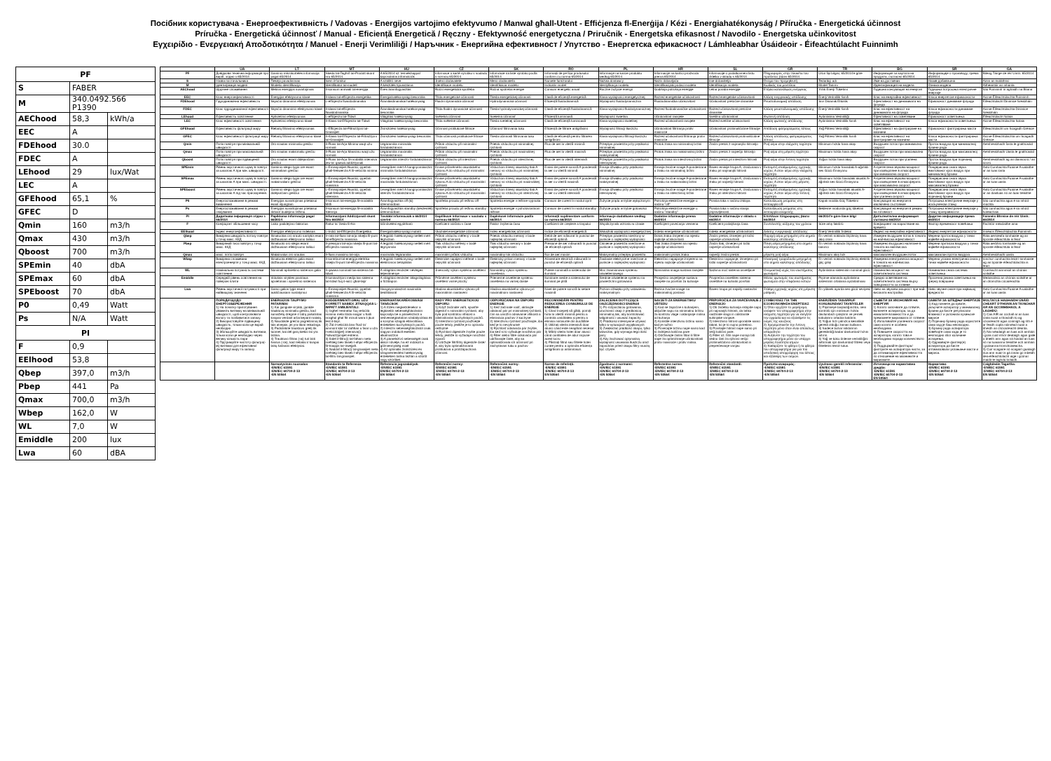Посібник користувача - Енергоефективність / Vadovas - Energijos vartojimo efektyvumo / Manwal għall-Utent - Effiċjenza fl-Enerġija / Kézi - Energiahatékonyság / Příručka - Energetická účinnost
Príručka - Energetická účinnosť / Manual - Eficiență Energetică / Ręczny - Efektywność energetyczna / Priručnik - Energetska efikasnost / Navodilo - Energetska učinkovitost
Εγχειρίδιο - Ενεργειακή Αποδοτικότητα / Manuel - Enerji Verimliliği / Наръчник - Енергийна ефективност / Упутство - Енергетска ефикасност / Lámhleabhar Úsáideoir - Éifeachtúlacht Fuinnimh
| PF | | |
| --- | --- | --- |
| S | FABER | |
| M | 340.0492.566 P1390 | |
| AEChood | 58,3 | kWh/a |
| EEC | A | |
| FDEhood | 30.0 | |
| FDEC | A | |
| LEhood | 29 | lux/Wat |
| LEC | A | |
| GFEhood | 65,1 | % |
| GFEC | D | |
| Qmin | 160 | m3/h |
| Qmax | 430 | m3/h |
| Qboost | 700 | m3/h |
| SPEmin | 40 | dbA |
| SPEmax | 60 | dbA |
| SPEboost | 70 | dbA |
| P0 | 0,49 | Watt |
| Ps | N/A | Watt |
| PI | | |
| F | 0,9 | |
| EElhood | 53,8 | |
| Qbep | 397,0 | m3/h |
| Pbep | 441 | Pa |
| Qmax | 700,0 | m3/h |
| Wbep | 162,0 | W |
| WL | 7,0 | W |
| Emiddle | 200 | lux |
| Lwa | 60 | dBA |
| | UA | LT | MT | HU | CZ | SK | RO | PL | HR | SL | GR | TR | BG | SR | GA |
| --- | --- | --- | --- | --- | --- | --- | --- | --- | --- | --- | --- | --- | --- | --- | --- |
| PF | Довідкова технічна інформація про виріб, згідно з 65/2014 | Gaminio mikrokortelės informacija pagal 65/2014 | Skeda tat-Tagħrif tal-Prodott skont nru 65/2014 | A 65/2014 sz. termékhappal kapcsolatos információk | Informace o kartě výrobku v souladu s normou 65/2014 | Informácie na liste výrobku podľa 65/2014 | Informații de pe fișa produsului conform cu norma 65/2014 | Informacje na karcie produktu według 65/2014 | Informacije na kartici proizvoda prema 65/2014 | Informacije o podatkovnem listu izdelka v skladu s 65/2014 | Πληροφορίες στην πλακέτα του προϊόντος βάσει 65/2014 | Ürün fişi bilgisi, 65/2014'e göre | Информация за картата на продукта, съгласно 65/2014 | Информације о производу, према 65/2014 | Bileog Táirge de réir Uimh. 65/2014 |
| S | Назва постачальника | Tiekėjo pavadinimas | Isem il-fornitur | A szállító neve | Jméno dodavatele | Meno dodávateľa | Numele furnizorului | Nazwa dostawcy | Naziv dobavljača | Ime dobavitelja | Όνομα του προμηθευτή | Tedarikçi adı | Име на доставчик | Назив добављача | Ainm an tsoláthraí |
| M | Ідентифікація моделі | Modelio identifikacija | Identifikatur tal-mudell | A készülék típusszáma | Identifikace modelu | Identifikácia modelu | Indicativ model | Identyfikacja modelu | Identifikacijski podaci modela | Identifikacija modela | Κωδικός του μοντέλου | Model Tanımı | Идентификация на модела | Ознака модела | Aitheantóir an mhúnla |
| AEChood | Щорічне споживання | Metinis energijos suvartojimas | Il-konsum annwali tal-enerġija | Éves áramfogyasztás | Roční energetická spotřeba | Ročná spotreba energie | Consum energetic anual | Roczne zużycie energii | Godišnja potrošnja energije | Letna poraba energije | Ετήσια κατανάλωση ενέργειας | Yıllık Enerji Tüketimi | Годишна консумация на енергия | Годишња потрошња електричне енергије | Ídiú Fuinnimh in aghaidh na Bliana |
| EEC | Клас енергоефективності | Energijos efektyvumo klasė | Il-klassi tal-effiċjenza enerġetika | Energiahatékonysági besorolás | Třída energetické účinnosti | Trieda energetickej účinnosti | Clasă de eficiență energetică | Klasa wydajności energetycznej | Razred energetske učinkovitosti | Razred energetske učinkovitosti | Κλάση ενεργειακής απόδοσης | Enerji Verimlilik Sınıfı | Клас на енергийна ефективност | Класа енергетске ефикасности | Aicme Éifeachtúlachta Fuinnimh |
| FDEhood | Гідродинамічна ефективність | Skysčio dinaminis efektyvumas | L-effiċjenza fluwidodinamika | Áramlásdinamikai hatékonyság | Fluidní dynamická účinnost | Hydrodynamická účinnosť | Eficiență fluidodinamică | Wydajność fluidodynamiczna | Fluidodinamička učinkovitost | Učinkovitost pretočne dinamike | Ρευστοδυναμική απόδοση | Sıvı Dinamik Etkinlik | Ефективност на динамиката на флуида | Ефикасност динамике флуида | Éifeachtúlacht Dinimice Sreabháin |
| FDEC | Клас гідродинамічної ефективності | Skysčio dinaminio efektyvumo klasė | Il-klassi tal-effiċjenza fluwidodinamika | Áramlásdinamikai hatékonysági besorolás | Třída fluidní dynamické účinnosti | Trieda hydrodynamickej účinnosti | Clasă de eficiență fluidodinamică | Klasa wydajności fluidodynamicznej | Razred fluidodinamičke učinkovitosti | Razred učinkovitosti pretočne dinamike | Κλάση ρευστοδυναμικής απόδοσης | Enerji Verimlilik Sınıfı | Клас на ефективност на динамиката на флуида | Класа ефикасности динамике флуида | Aicme Éifeachtúlachta Dinimice Sreabháin |
| LEhood | Ефективність освітлення | Apšvietimo efektyvumas | L-effiċjenza tat-Tidwil | Világítási hatékonyság | Světelná účinnost | Svetelná účinnosť | Eficiență luminoasă | Wydajność świetlna | Učinkovitost rasvjete | Svetilna učinkovitost | Φωτεινή απόδοση | Aydınlatma Verimliliği | Ефективност на осветяване | Ефикасност осветљења | Éifeachtúlacht Solais |
| LEC | Клас ефективності освітлення | Apšvietimo efektyvumo klasė | Il-Klassi tal-Effiċjenza tat-Tidwil | Világítási hatékonysági besorolás | Třída světelné účinnosti | Trieda svetelnej účinnosti | Clasă de eficiență luminoasă | Klasa wydajności świetlnej | Razred učinkovitosti rasvjete | Razred svetilne učinkovitosti | Κλάση φωτεινής απόδοσης | Aydınlatma Verimlilik Sınıfı | Клас на ефективност на осветяване | Класа ефикасности осветљења | Aicme Éifeachtúlachta Solais |
| GFEhood | Ефективність фільтрації жиру | Riebalų filtravimo efektyvumas | L-Effiċjenza tal-Filtrazzjoni tal-Grassijiet | Zsírszűrési hatékonyság | Účinnost protitukové filtrace | Účinnosť filtrovania tuku | Eficiență de filtrare antigrăsimi | Wydajność filtracji tłuszczu | Učinkovitost filtriranja protiv masnoće | Učinkovitost protimaščobne filtracije | Απόδοση φιλτραρίσματος λίπους | Yağ Filtresi Verimliliği | Ефективност на филтриране на мазнини | Ефикасност филтрирања масти | Éifeachtúlacht um Scagadh Gréisce |
| GFEC | Клас ефективності фільтрації жиру | Riebalų filtravimo efektyvumo klasė | Il-Klassi tal-Effiċjenza tal-Filtrazzjoni tal-Grassijiet | Zsírszűrési hatékonysági besorolás | Třída účinnosti protitukové filtrace | Trieda účinnosti filtrovania tuku | Clasă de eficiență pentru filtrarea antigrăsimi | Klasa wydajności filtracji tłuszczu | Razred učinkovitosti filtriranja protiv masnoće | Razred učinkovitosti protimaščobne filtracije | Κλάση απόδοσης φιλτραρίσματος λίπους | Yağ Filtresi Verimlilik Sınıfı | Клас на ефективност на филтриране на мазнини | Класа ефикасности филтрирања масти | Aicme Éifeachtúlachta um Scagadh Gréisce |
| Qmin | Потік повітря при мінімальній швидкості | Oro srautas minimaliu greičiu | Il-Fluss tal-Arja Minimu waqt użu normali | Légáramlás minimális fordulatszámon | Průtok vzduchu při minimální rychlosti | Prietok vzduchu pri minimálnej rýchlosti | Flux de aer la viteză minimă | Przepływ powietrza przy prędkości minimalnej | Protok zraka na minimalnoj brzini | Zračni pretok z najmanjšo hitrostjo | Ροή αέρα στην ελάχιστη ταχύτητα | Minimum hızda hava akışı | Въздушен поток при минимална скорост | Проток ваздуха при минималној брзини рада | Aershreabhadh Íosta le gnáthúsáid |
| Qmax | Потік повітря при максимальній швидкості | Oro srautas maksimaliu greičiu | Il-Fluss tal-Arja Massimu waqt użu normali | Légáramlás maximális fordulatszámon | Průtok vzduchu při maximální rychlosti | Prietok vzduchu pri maximálnej rýchlosti | Flux de aer la viteză maximă | Przepływ powietrza przy prędkości maksymalnej | Protok zraka na maksimalnoj brzini | Zračni pretok z največjo hitrostjo | Ροή αέρα στη μέγιστη ταχύτητα | Maximum hızda hava akışı | Въздушен поток при максимална скорост | Проток ваздуха при максималној брзини рада | Aershreabhadh Uasta le gnáthúsáid |
| Qboost | Потік повітря при підвищеній швидкості | Oro srautas esant didėjančiam greičiui | Il-Fluss tal-Arja fil-modalità intensiva jew ta' qawwa addizzjonali | Légáramlás intenzív fordulatszámon | Průtok vzduchu při intenzivní rychlosti | Prietok vzduchu pri intenzívnej rýchlosti | Flux de aer la viteză intensivă | Przepływ powietrza przy prędkości intensywnej | Protok zraka na intenzivnoj brzini | Zračni pretok pri intenzivni hitrosti | Ροή αέρα στην έντονη ταχύτητα | Yoğun hızda hava akışı | Въздушен поток при усилена скорост | Проток ваздуха при појачаној брзини рада | Aershreabhadh ag an diansocrú / an socrú |
| SPEmin | Рівень акустичного шуму в повітрі за шкалою А при мін. швидкості. | Garsinio slėgio lygis ore esant minimaliam greičiui | L-Emissjonijiet Akustiċi, ippeżati għall-frekwenza A fil-veloċità minima | Levegőben mért A hangnyomásszint minimális fordulatszámon | Emise průměrného akustického výkonu A do vzduchu při minimální rychlosti | Vzduchom šírený akustický tlak A meraný vo vzduchu pri minimálnej rýchlosti | Emisii de putere sonoră A ponderată la aer cu viteză minimă | Emisja dźwięku przy prędkości minimalnej | Emisija zvučne snage A-ponderirane u zraku na minimalnoj brzini | Raven emisije hrupa A, izračunana v zraku pri najmanjši hitrosti | Εκπομπή σταθμισμένης ηχητικής ισχύος A στον αέρα στην ελάχιστη ταχύτητα | Minimum hızda havadaki A-ağırlıklı ses Gücü Emisyonu | А-претеглена звукова мощност при изхвърляне в атмосферата при минимална скорост | Пондерисана снага звука емитованог кроз ваздух при минималној брзини | Astú Cumhachta Fuaime A-ualaithe ar an luas íosta |
| SPEmax | Рівень акустичного шуму в повітрі за шкалою А при макс. швидкості. | Garsinio slėgio lygis ore esant maksimaliam greičiui | L-Emissjonijiet Akustiċi, ippeżati għall-frekwenza A fil-veloċità massima | Levegőben mért A hangnyomásszint maximális fordulatszámon | Emise průměrného akustického výkonu A do vzduchu při maximální rychlosti | Vzduchom šírený akustický tlak A meraný vo vzduchu pri maximálnej rýchlosti | Emisii de putere sonoră A ponderată la aer cu viteză maximă | Emisja dźwięku przy prędkości maksymalnej | Emisija zvučne snage A-ponderirane u zraku na maksimalnoj brzini | Raven emisije hrupa A, izračunana v zraku pri največji hitrosti | Εκπομπή σταθμισμένης ηχητικής ισχύος A στον αέρα στη μέγιστη ταχύτητα | Maximum hızda havadaki akustik A-ağırlıklı ses Gücü Emisyonu | А-претеглена звукова мощност при изхвърляне в атмосферата при максимална скорост | Пондерисана снага звука емитованог кроз ваздух при максималној брзини | Astú Cumhachta Fuaime A-ualaithe ar an luas uasta |
| SPEboost | Рівень акустичного шуму в повітрі за шкалою А під час прискорення. | Garsinio slėgio lygis ore esant didėjančiam greičiui | L-Emissjonijiet Akustiċi, ippeżati għall-frekwenza A fil-veloċità intensiva | Levegőben mért A hangnyomásszint intenzív fordulatszámon | Emise průměrného akustického výkonu A do vzduchu při maximální rychlosti | Vzduchom šírený akustický tlak A meraný vo vzduchu pri intenzívnej rýchlosti | Emisii de putere sonoră A ponderată la aer cu viteză intensivă | Emisja dźwięku przy prędkości intensywnej | Emisija zvučne snage A-ponderirane u zraku na intenzivnoj brzini | Raven emisije hrupa A, izračunana v zraku pri intenzivni hitrosti | Εκπομπή σταθμισμένης ηχητικής ισχύος A στον αέρα στην έντονη ταχύτητα | Yoğun hızda havadaki akustik A-ağırlıklı ses Gücü Emisyonu | А-претеглена звукова мощност при изхвърляне в атмосферата при усилена скорост | Пондерисана снага звука емитованог кроз ваздух при појачаној брзини | Astú Cumhachta Fuaime A-ualaithe ar an dianluas nó an luas treisithe |
| P0 | Енергоспоживання в режимі вимкнення | Energijos suvartojimas prietaisui esant išjungtam | Il-konsum tal-enerġija fil-modalità Mitfi | Áramfogyasztás off (ki) üzemmódban | Spotřeba proudu při režimu off | Spotreba energie v režime vypnutia | Consum de curent în modul oprit | Zużycie prądu w trybie wyłączonym | Potrošnja električne energije u načinu "off" | Poraba toka v načinu izklopa | Κατανάλωση ρεύματος στη λειτουργία off | Kapalı modda Güç Tüketimi | Консумация на енергия в изключено състояние | Потрошња електричне енергије у искљученом стању | Ídiú cumhachta agus é sa mhód múchta |
| Ps | Енергоспоживання в режимі очікування | Energijos suvartojimas prietaisui dirbant budėjimo režimu | Il-konsum tal-enerġija fil-modalità Stennija | Áramfogyasztás standby (készenléti) üzemmódban | Spotřeba proudu při režimu standby | Spotreba energie v pohotovostnom režime | Consum de curent în modul standby | Zużycie prądu w trybie gotowości | Potrošnja električne energije u načinu "standby" | Poraba toka v načinu stanja pripravljenosti | Κατανάλωση ρεύματος στη λειτουργία αναμονής | Bekleme modunda güç tüketimi | Консумация на енергия в режим на готовност | Потрошња електричне енергије у стању приправности | Ídiú cumhachta agus é sa mhód fuireachais |
| PI | Додаткова інформація згідно з 66/2014 | Papildoma informacija pagal 66/2014 | Informazzjoni Addizzjonali skont Nru 66/2014 | További információk a 66/2014 szerint | Doplňkové informace v souladu s normou 66/2014 | Doplnkové informácie podľa 66/2014 | Informații suplimentare conform cu norma 66/2014 | Informacje dodatkowe według 66/2014 | Dodatne informacije prema 66/2014 | Dodatne informacije v skladu s 66/2014 | Επιπλέον πληροφορίες βάσει 66/2014 | 66/2014'e göre ilave bilgi | Допълнителна информация съгласно 66/2014 | Додатне информације према 66/2014 | Faisnéis Bhreise de réir Uimh. 66/2014 |
| F | Коефіцієнт збільшення часу | Laiko padidėjimo faktorius | Fattur ta' żieda fil-ħin | Időnövelési együttható | Koeficient nárůstu v čase | Faktor zvýšenia času | Coeficient de creștere a timpului | Współczynnik wzrostu w czasie | Koeficijent povećanja vremena | Koeficient podaljšanja časa | Συντελεστής αύξησης του χρόνου | Süre artış faktörü | Коефициент на нарастване на времето | Фактор временског повећања | Fachtóir méadaithe ama |
| EElhood | Індекс енергоефективності | Energijos efektyvumo indeksas | L-Indiċi tal-Effiċjenza Enerġetika | Energiahatékonysági mutató | Ukazatel energetické účinnosti | Index energetickej účinnosti | Indice de eficiență energetică | Wskaźnik wydajności energetycznej | Indeks energetske učinkovitosti | Indeks energetske učinkovitosti | Δείκτης ενεργειακής απόδοσης | Enerji Verimlilik İndeksi | Индекс на енергийна ефективност | Индекс енергетске ефикасности | Innéacs Éifeachtúlachta Fuinnimh |
| Qbep | Виміряна швидкість потоку повітря у точці макс. ККД | Išmatuotas oro srauto santykis esant didžiausiam efektyvumo taškui | Ir-rata tal-fluss tal-arja mkejla fil-punt tal-effiċjenza massima | A legjobb hatékonyság mellett mért léghozam | Průtok vzduchu měřený v bodě nejvyšší účinnosti | Prietok vzduchu meraný v bode najlepšej účinnosti | Debit de aer măsurat în punctul de eficiență optimă | Przepływ powietrza mierzony w punkcie o najlepszej wydajności | Dotok zraka izmjeren na mjestu najbolje učinkovitosti | Zračni pretok, izmerjen pri točki največje učinkovitosti | Παροχή αέρα μετρημένη στο σημείο καλύτερης απόδοσης | En verimli noktada ölçülmüş hava akış oranı | Измерен въздушен поток в точката на най-висока ефективност | Мерени проток ваздуха у тачки највеће ефикасности | Ráta aersreafa tomhaiste ag an bpointe éifeachtúla is fearr |
| Pbep | Виміряний тиск повітря у точці макс. ККД | Išmatuoto oro slėgis esant didžiausiam efektyvumo taškui | Il-pressjoni tal-arja mkejla fil-punt tal-effiċjenza massima | A legjobb hatékonyság mellett mért légnyomás | Tlak vzduchu měřený v bodě nejvyšší účinnosti | Tlak vzduchu meraný v bode najlepšej účinnosti | Presiune de aer măsurată în punctul de eficiență optimă | Ciśnienie powietrza mierzone w punkcie o najlepszej wydajności | Tlak zraka izmjeren na mjestu najbolje učinkovitosti | Zračni tlak, izmerjen pri točki največje učinkovitosti | Πίεση αέρα μετρημένη στο σημείο καλύτερης απόδοσης | En verimli noktada ölçülmüş hava basıncı | Измерено въздушно налягане в точката на най-висока ефективност | Мерени притисак ваздуха у тачки највеће ефикасности | Ráta aerbhrú tomhaiste ag an bpointe éifeachtúla is fearr |
| Qmax | макс. потік повітря | Maksimalus oro srautas | Il-fluss massimu tal-arja | maximális légáramlás | maximální průtok vzduchu | maximálny tok vzduchu | flux de aer maxim | Maksymalny przepływ powietrza | maksimalni protok zraka | največji zračni pretok | μέγιστη ροή αέρα | Maximum akış hızı | максимален въздушен поток | максималан проток ваздуха | Aershreabhadh uasta |
| Wbep | Виміряна споживана електроенергія у точці макс. ККД | Išmatuota elektros galia esant didžiausiam efektyvumo taškui | Il-kontribut tal-enerġija elettrika mkejla fil-punt tal-effiċjenza massima | A legjobb hatékonyság mellett mért elektromos betáplálás | Elektrické napájení měřené v bodě nejvyšší účinnosti | Elektrický príkon meraný v bode najlepšej účinnosti | Alimentare electrică măsurată în punctul de eficiență optimă | Zasilanie elektryczne mierzone w punkcie o najlepszej wydajności | Električno napajanje izmjereno na mjestu najbolje učinkovitosti | Električno napajanje, izmerjeno pri točki največje učinkovitosti | Ηλεκτρική τροφοδοσία μετρημένη στο σημείο καλύτερης απόδοσης | En verimli noktada ölçülmüş elektrik güç girişi | Измерена електрическа мощност в точката на най-висока ефективност | Мерена улазна електрична снага у тачки највеће ефикасности | Ionchur cumhachta leictrí tomhaiste ag an bpointe éifeachtúlachta is fearr |
| WL | Номінальна потужність системи освітлення | Nominali apšvietimo sistemos galia | Il-qawwa nominali tas-sistema tat-tidwil | A világítási rendszer névleges teljesítménye | Jmenovitý výkon systému osvětlení | Nominálny výkon systému osvetlenia | Putere nominală a sistemului de iluminat | Moc znamionowa systemu oświetleniowego | Nominalna snaga sustava rasvjete | Nazivna moč sistema osvetljave | Ονομαστική ισχύς του συστήματος φωτισμού | Aydınlatma sisteminin nominal gücü | Номинална мощност на осветителната система | Номинална снага система осветљења | Cumhacht ainmniúil an chórais soilsithe |
| Emiddle | Середній рівень освітлення на поверхні плити | Vidutinis virykles paviriaus apvietimas i apvietimo sistemos | Il-luminazzjoni medja tas-sistema tat-tidwil fuq il-wiċċ għat-tisjir | A világítási rendszer átlagvilágítása a főzőlapon | Průměrné osvětlení systému osvětlení varné plochy | Priemerné osvetlenie systému osvetlenia na varnej doske | Iluminare medie a sistemului de iluminat pe plită | Średnie oświetlenie systemu na powierzchni gotowania | Prosječno osvjetljenje sustava rasvjete na površini za kuhanje | Povprečna osvetlitev sistema osvetlitve na kuhalni površini | Μέσος φωτισμός του συστήματος φωτισμού στην επιφάνεια εστιών | Pişirme alanında aydınlatma sisteminin ortalama aydınlatması | Средно осветяване на осветителната система върху повърхността за готвене | Просечна јачина осветљења на грејној површини | Meánsoilsiú an chórais soilsithe ar an dromchla cócaireachta |
| Lwa | Рівень акустичної потужності при найвищому значенні | Garso galios lygis esant aukščiausiam nustatymui | L-Emissjonijiet Akustiċi, ippeżati għall-frekwenza A fil-veloċità massima | Hangnyomásszint maximális beállításnál | Hladina akustického výkonu při maximálním nastavení | Hladina akustického výkonu pri maximálnom nastavení | Nivel de putere sonoră la setare maximă | Poziom dźwięku przy ustawieniu maksymalnym | Razina zvučne snage na maksimalnoj postavci | Raven hrupa pri najvišji nastavitvi | Στάθμη ηχητικής ισχύος στη μέγιστη ρύθμιση | En yüksek ayarda ses gücü seviyesi | Ниво на звукова мощност при най-високата настройка | Ниво звучне снаге при највишој вредности | Astú Cumhachta Fuaime A-ualaithe ar an luas uasta |
| | ПОРАДИ ЩОДО ЕНЕРГОЗБЕРЕЖЕННЯ 1) На початку приготування увімкніть витяжку на мінімальній швидкості, щоб контролювати вологу та позбавитися запаху. 2) Використовуйте підвищену швидкість, тільки коли це вкрай необхідно 3) Збільшуйте швидкість витяжки, тільки коли це необхідно через велику кількість пари 4) Підтримуйте чистоту фільтра(-ів) витяжки для ефективної фільтрації жиру та запаху. | ENERGIJOS TAUPYMO PATARIMAI 1) Kai įjungiate viryklę, įjunkite trauktuvą minimaliu greičiu, kad sumažėtų drėgmė ir būtų pašalintas kvapas verdant arba kepant maistą. 2) Naudokite greičio pagreitinimą tik tais atvejais, jei yra tikrai reikalinga. 3) Padidinkite trauktuvo greitį tik tuomet, kai dėl garų kiekio tai yra būtina. 4) Trauktuvo filtras (-ai) turi būti švarus (-ūs), kad riebalai ir kvapai būtų šalinami efektyviai. | SUĠĠERIMENTI GĦAL UŻU KORRETT SABIEX JITNAQQAS L-IMPATT AMBJENTALI: 1) Ixgħel l-estrattur fuq veloċità minima meta tibda ssajjar u ħalli mixgħul għal ftit minuti wara li jkun lest it-tisjir. 2) Żid il-veloċità biss f'każ ta' ammont kbir ta' duħħan u fwar u uża l-veloċità(jiet) intensiva(i) f'sitwazzjonijiet estremi. 3) Ibdel il-filtru(i) tal-faħam meta meħtieġ biex tikseb l-aħjar effiċjenza fit-tnaqqis tar-irwejjaħ. 4) Naddaf il-filtru(i) tal-grassijiet meta meħtieġ biex tikseb l-aħjar effiċjenza tal-filtru tal-grassijiet. | ENERGIATAKARÉKOSSÁGI TANÁCSOK 1) A főzés megkezdésekor a legkisebb sebességfokozaton kapcsolja be a páraelszívót a nedvességtartalom szabályozása és a konyhai szagok eltávolítása érdekében kuchyňských pachů. 2) Intenzív sebességfokozatot csak nagyon indokolt esetben alkalmazzon 3) A páraelszívó sebességét csak akkor növelje, ha ez indokolt a gőzmennyiség miatt 4) Az optimális zsírszűrési és szagmentesítési hatékonyság érdekében tartsa tisztán a szűrőt vagy szűrőket. | RADY PRO ENERGETICKOU ÚSPORU: 1) Když začínáte vařit, spusťte digestoř s minimální rychlostí, aby byla pod kontrolou vlhkost a odstraňování kuchyňských pachů. 2) Intenzivní rychlost používejte pouze tehdy, jestliže je to opravdu nezbytné 3) Rychlost digestoře zvyšte pouze tehdy, jestliže to vyžaduje množství výparů 4) Udržujte filtr/filtry digestoře čisté/é, aby byla optimalizovaná protituková a protizápachová účinnost. | ODPORÚČANIA NA ÚSPORU ENERGIE 1) Keď začínate variť, aktivujte odsávač pár pri minimálnej rýchlosti, čím sa umožní odsávanie vlhkosti a eliminácia pachov z kuchyne 2) Intenzívnu rýchlosť používajte, iba keď je to nevyhnutné 3) Rýchlosť odsávača pár zvýšte, iba keď si to vyžaduje množstvo pár 4) Filter alebo filtre odsávača pár udržiavajte čisté, aby sa optimalizovala ich účinnosť pri zachytávaní tuku a pachov | RECOMANDĂRI PENTRU REDUCEREA CONSUMULUI DE ENERGIE 1) Când începeți să gătiți, porniți hota la viteză minimă pentru a controla umiditatea și pentru a elimina mirosurile din bucătărie 2) Utilizați viteza intensivă doar atunci când este neapărat necesar 3) Măriți viteza hotei doar atunci când cantitatea de abur impune acest lucru 4) Păstrați filtrul sau filtrele hotei curate pentru a optimiza eficiența antigrăsimi și antimirosuri. | ZALECENIA DOTYCZĄCE OSZCZĘDNOŚCI ENERGII 1) Po rozpoczęciu gotowania, uruchomić okap z prędkością minimalną tak, aby kontrolować wilgotność i usuwać zapachy 2) Prędkości intensywne używać tylko w sytuacjach wyjątkowych 3) Zwiększać prędkość okapu, tylko wówczas, gdy wymaga tego ilość pary 4) Aby zachować optymalną wydajność usuwania tłuszczu oraz zapachów przez okapu filtry muszą być czyste. | SAVJETI ZA ENERGETSKU UŠTEDU 1) Kad se započne s kuhanjem, uključite napu na minimalnu brzinu za kontrolu vlage i uklanjanje mirisa od kuhanja 2) Koristite intenzivnu brzinu samo kad je nužno 3) Povećajte brzinu nape samo kad to zahtijeva količina pare 4) Održavajte čistim filtar ili filtre nape za optimiziranje učinkovitosti protiv masnoće i protiv mirisa. | PRIPOROČILA ZA VARČEVANJE Z ENERGIJO 1) Ob začetku kuhanja vklopite napo pri najmanjši hitrosti, da lahko nadzirate vlago in odstranite kuhinjske vonjave. 2) Intenzivno hitrost uporabite samo takrat, ko je to nujno potrebno. 3) Povišajte hitrost nape samo pri večji količini pare. 4) Filter oz. filtri nape morajo biti vedno čisti za njihovo večjo protimaščobno učinkovitost in preprečevanje vonjav. | ΣΥΜΒΟΥΛΕΣ ΓΙΑ ΤΗΝ ΕΞΟΙΚΟΝΟΜΗΣΗ ΕΝΕΡΓΕΙΑΣ 1) Όταν αρχίζετε το μαγείρεμα, ανάψετε τον απορροφητήρα στην ελάχιστη ταχύτητα για να ελέγξετε την υγρασία και να εξαλείψετε τις οσμές της κουζίνας 2) Χρησιμοποιείτε την έντονη ταχύτητα μόνο όταν είναι απολύτως απαραίτητο 3) Αυξάνετε την ταχύτητα του απορροφητήρα μόνο αν υπάρχει μεγάλη ποσότητα ατμών 4) Καθαρίζετε το φίλτρο ή τα φίλτρα του απορροφητήρα για μια πιο αποδοτική απορρόφηση του λίπους και εξάλειψη των οσμών. | ENERJİDEN TASARRUF KONUSUNDAKİ TAVSİYELER 1) Pişirmeye başladığınızda, nem kontrolü için minimum hızda davlumbazı çalıştırın ve yemek kokularını ortadan kaldırın. 2) Yoğun hızı yalnızca kesinlikle gerekli olduğu zaman kullanın. 3) Sadece buhar miktarının gerektirdiği kadar davlumbaz hızını artırın. 4) Yağ ve koku önleme verimliliğini arttırmak için davlumbaz filtresi veya filtrelerini temiz tutun. | СЪВЕТИ ЗА ИКОНОМИЯ НА ЕНЕРГИЯ 1) Когато започвате да готвите, включете аспиратора, за да намалите влажността и да премахнете миризмата от готвене. 2) Използвайте усилената скорост само когато е особено необходимо. 3) Повишете скоростта на аспиратора, когато това е необходимо поради количеството пара. 4) Поддържайте филтъра/филтрите на аспиратора чисти, за да оптимизирате ефективността по отношение на мазнините и миризмите. | САВЕТИ ЗА ШТЕДЊУ ЕНЕРГИЈЕ 1) Кад почнете да кувате, укључите аспиратор у минималној брзини да бисте регулисали влажност и уклонили кухињске мирисе 2) Појачану брзину рада користите само кад је баш неопходно. 3) Брзину рада аспиратора повећајте само када је то неопходно због количине испарења. 4) Одржавајте филтер(е) аспиратора да бисте оптимизовали уклањање масти и мириса. | MOLTAÍ LE HAGHAIDH ÚSÁID CHEART D'FHONN AN TIONCHAR AR AN GCOMHSHAOL A LAGHDÚ: 1) Cas AIR an cochall ar an luas íosta nuair a thosóidh tú ag cócaireacht agus coinnigh ag rith é ar feadh cúpla nóiméad nuair a bheidh an chócaireacht déanta. 2) Ná méadaigh an luas ach amháin i gcás cuid mhór deataigh agus gaile a bheith ann agus ná húsáid an luas nó na luasanna treisithe ach amháin i gcásanna tromchúiseacha. 3) Cuir scagaire nó scagairí gualaigh nua ann nuair is gá ionas go mbeidh dea-éifeachtúlacht aige i gcónaí maidir le laghdú bolaidh. |
| | | Normatyvinės nuorodos -EN/IEC 61591 -EN/IEC 60704-2-13 -EN 50564 | Standards ta Referenza -EN/IEC 61591 -EN/IEC 60704-2-13 -EN 50564 | Referencia jogszabályok: -EN/IEC 61591 EN/IEC 60704-2-13 EN 50564 | Referenční normy: -EN/IEC 61591 -EN/IEC 60704-2-13 -EN 50564 | Referenčné normy: -EN/IEC 61591 -EN/IEC 60704-2-13 -EN 50564 | Norme de referință: -EN/IEC 61591 -EN/IEC 60704-2-13 EN 50564 | Zgodność z normami: -EN/IEC 61591 -EN/IEC 60704-2-13 -EN 50564 | Referentne norme: -EN/IEC 61591 -EN/IEC 60704-2-13 -EN 50564 | Referenčni standardi: -EN/IEC 61591 -EN/IEC 60704-2-13 -EN 50564 | Πρότυπα αναφοράς: -EN/IEC 61591 -EN/IEC 60704-2-13 -EN 50564 | Uyulması gerekli referanslar: -EN/IEC 61591 -EN/IEC 60704-2-13 -EN 50564 | Източници на нормативна уредба: -EN/IEC 61591 -EN/IEC 60704-2-13 EN 50564 | Нормативи: -EN/IEC 61591 -EN/IEC 60704-2-13 -EN 50564 | Caighdeáin Tagartha: -EN/IEC 61591 -EN/IEC 60704-2-13 EN 50564 |